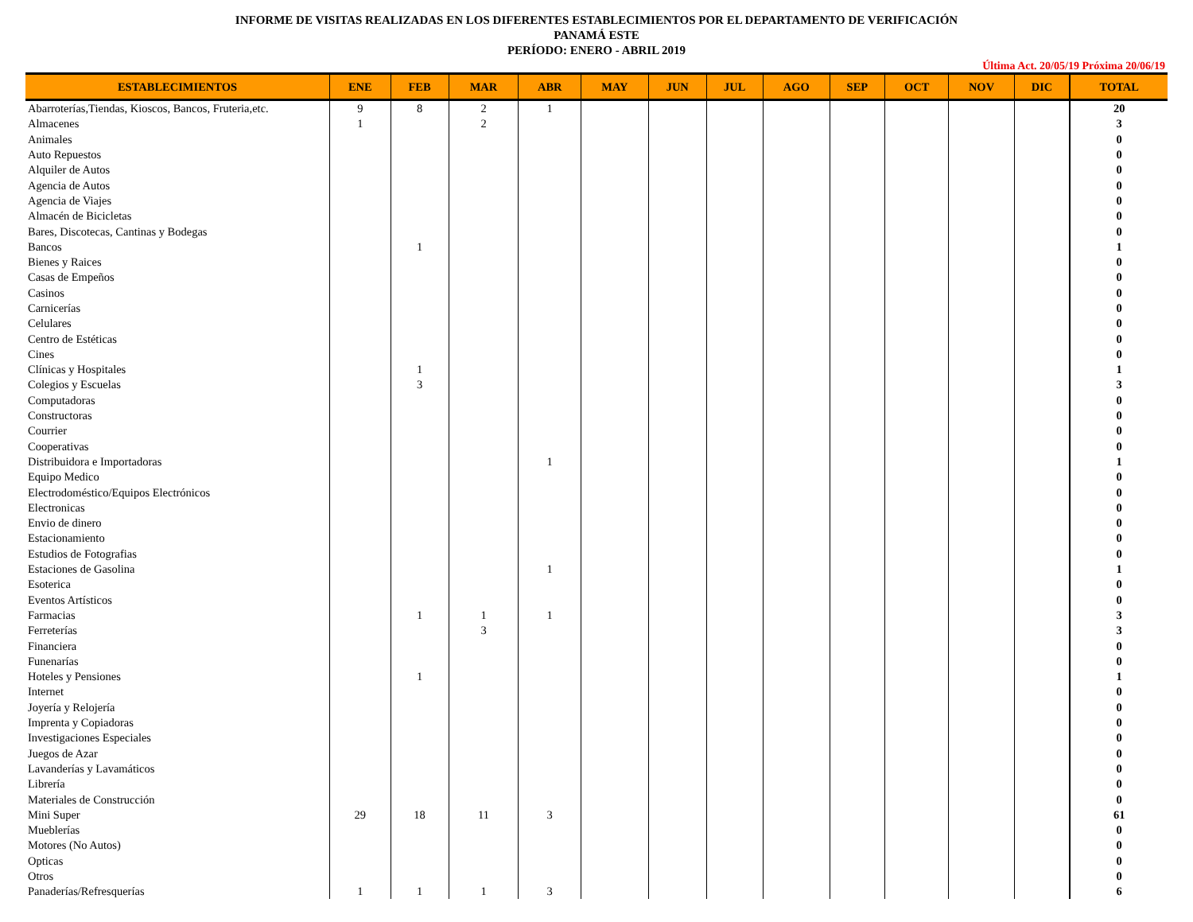INFORME DE VISITAS REALIZADAS EN LOS DIFERENTES ESTABLECIMIENTOS POR EL DEPARTAMENTO DE VERIFICACIÓN
PANAMÁ ESTE
PERÍODO: ENERO - ABRIL 2019
Última Act. 20/05/19 Próxima 20/06/19
| ESTABLECIMIENTOS | ENE | FEB | MAR | ABR | MAY | JUN | JUL | AGO | SEP | OCT | NOV | DIC | TOTAL |
| --- | --- | --- | --- | --- | --- | --- | --- | --- | --- | --- | --- | --- | --- |
| Abarroterías,Tiendas, Kioscos, Bancos, Fruteria,etc. | 9 | 8 | 2 | 1 | | | | | | | | | 20 |
| Almacenes | 1 | | 2 | | | | | | | | | | 3 |
| Animales | | | | | | | | | | | | | 0 |
| Auto Repuestos | | | | | | | | | | | | | 0 |
| Alquiler de Autos | | | | | | | | | | | | | 0 |
| Agencia de Autos | | | | | | | | | | | | | 0 |
| Agencia de Viajes | | | | | | | | | | | | | 0 |
| Almacén de Bicicletas | | | | | | | | | | | | | 0 |
| Bares, Discotecas, Cantinas y Bodegas | | | | | | | | | | | | | 0 |
| Bancos | | 1 | | | | | | | | | | | 1 |
| Bienes y Raices | | | | | | | | | | | | | 0 |
| Casas de Empeños | | | | | | | | | | | | | 0 |
| Casinos | | | | | | | | | | | | | 0 |
| Carnicerías | | | | | | | | | | | | | 0 |
| Celulares | | | | | | | | | | | | | 0 |
| Centro de Estéticas | | | | | | | | | | | | | 0 |
| Cines | | | | | | | | | | | | | 0 |
| Clínicas y Hospitales | | 1 | | | | | | | | | | | 1 |
| Colegios y Escuelas | | 3 | | | | | | | | | | | 3 |
| Computadoras | | | | | | | | | | | | | 0 |
| Constructoras | | | | | | | | | | | | | 0 |
| Courrier | | | | | | | | | | | | | 0 |
| Cooperativas | | | | | | | | | | | | | 0 |
| Distribuidora e Importadoras | | | | 1 | | | | | | | | | 1 |
| Equipo Medico | | | | | | | | | | | | | 0 |
| Electrodoméstico/Equipos Electrónicos | | | | | | | | | | | | | 0 |
| Electronicas | | | | | | | | | | | | | 0 |
| Envio de dinero | | | | | | | | | | | | | 0 |
| Estacionamiento | | | | | | | | | | | | | 0 |
| Estudios de Fotografias | | | | | | | | | | | | | 0 |
| Estaciones de Gasolina | | | | 1 | | | | | | | | | 1 |
| Esoterica | | | | | | | | | | | | | 0 |
| Eventos Artísticos | | | | | | | | | | | | | 0 |
| Farmacias | | 1 | 1 | 1 | | | | | | | | | 3 |
| Ferreterías | | | 3 | | | | | | | | | | 3 |
| Financiera | | | | | | | | | | | | | 0 |
| Funenarías | | | | | | | | | | | | | 0 |
| Hoteles y Pensiones | | 1 | | | | | | | | | | | 1 |
| Internet | | | | | | | | | | | | | 0 |
| Joyería y Relojería | | | | | | | | | | | | | 0 |
| Imprenta y Copiadoras | | | | | | | | | | | | | 0 |
| Investigaciones Especiales | | | | | | | | | | | | | 0 |
| Juegos de Azar | | | | | | | | | | | | | 0 |
| Lavanderías y Lavamáticos | | | | | | | | | | | | | 0 |
| Librería | | | | | | | | | | | | | 0 |
| Materiales de Construcción | | | | | | | | | | | | | 0 |
| Mini Super | 29 | 18 | 11 | 3 | | | | | | | | | 61 |
| Mueblerías | | | | | | | | | | | | | 0 |
| Motores (No Autos) | | | | | | | | | | | | | 0 |
| Opticas | | | | | | | | | | | | | 0 |
| Otros | | | | | | | | | | | | | 0 |
| Panaderías/Refresquerías | 1 | 1 | 1 | 3 | | | | | | | | | 6 |